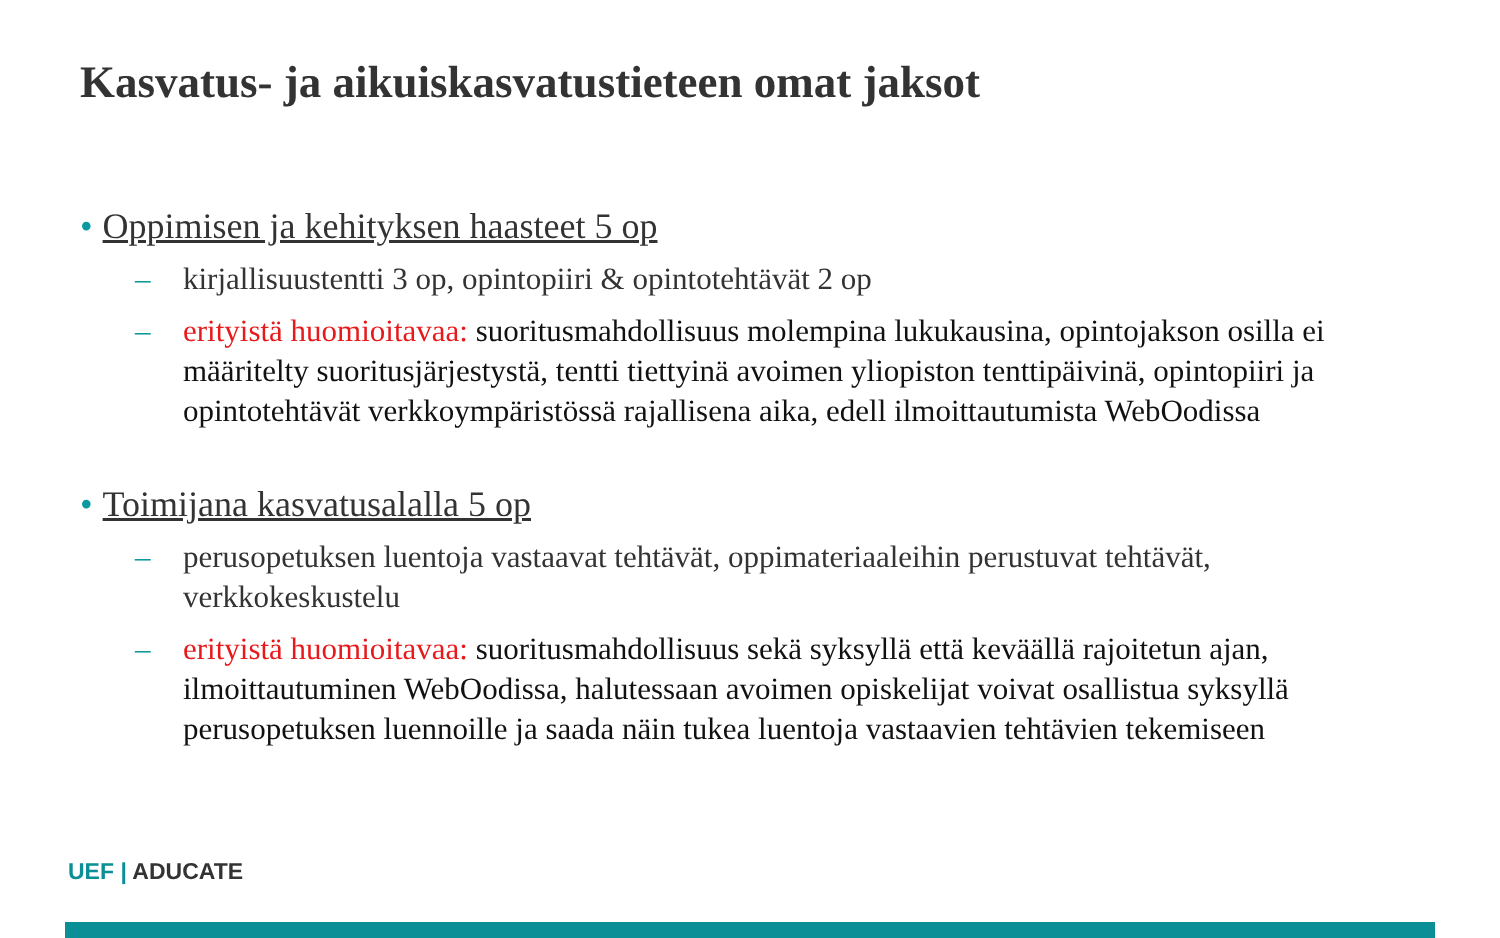Kasvatus- ja aikuiskasvatustieteen omat jaksot
• Oppimisen ja kehityksen haasteet 5 op
– kirjallisuustentti 3 op, opintopiiri & opintotehtävät 2 op
– erityistä huomioitavaa: suoritusmahdollisuus molempina lukukausina, opintojakson osilla ei määritelty suoritusjärjestystä, tentti tiettyinä avoimen yliopiston tenttipäivinä, opintopiiri ja opintotehtävät verkkoympäristössä rajallisena aika, edell ilmoittautumista WebOodissa
• Toimijana kasvatusalalla 5 op
– perusopetuksen luentoja vastaavat tehtävät, oppimateriaaleihin perustuvat tehtävät, verkkokeskustelu
– erityistä huomioitavaa: suoritusmahdollisuus sekä syksyllä että keväällä rajoitetun ajan, ilmoittautuminen WebOodissa, halutessaan avoimen opiskelijat voivat osallistua syksyllä perusopetuksen luennoille ja saada näin tukea luentoja vastaavien tehtävien tekemiseen
UEF | ADUCATE